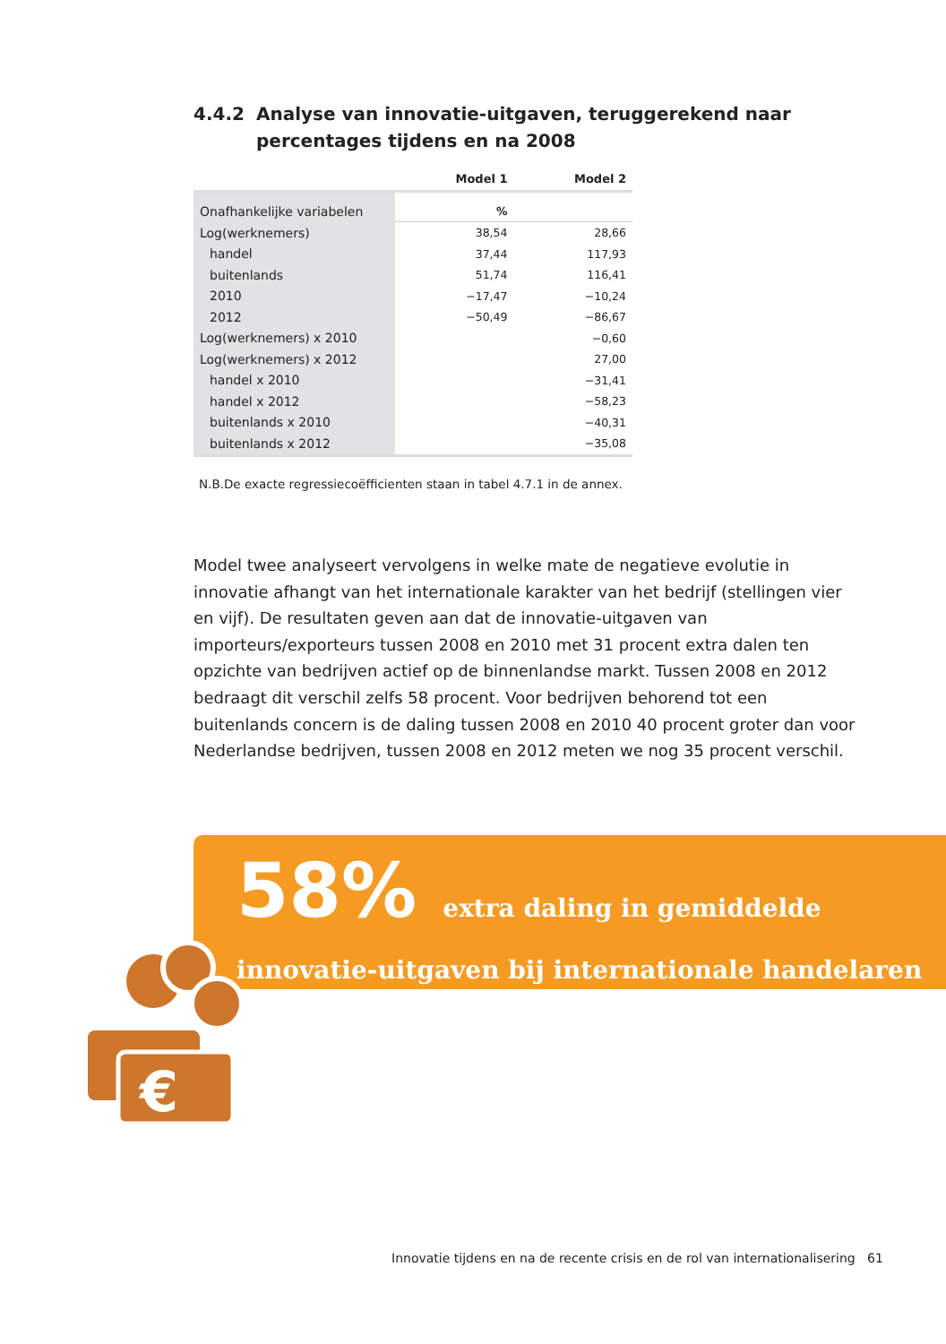4.4.2 Analyse van innovatie-uitgaven, teruggerekend naar percentages tijdens en na 2008
| | Model 1 | Model 2 |
| --- | --- | --- |
| Onafhankelijke variabelen | % | |
| Log(werknemers) | 38,54 | 28,66 |
| handel | 37,44 | 117,93 |
| buitenlands | 51,74 | 116,41 |
| 2010 | −17,47 | −10,24 |
| 2012 | −50,49 | −86,67 |
| Log(werknemers) x 2010 | | −0,60 |
| Log(werknemers) x 2012 | | 27,00 |
| handel x 2010 | | −31,41 |
| handel x 2012 | | −58,23 |
| buitenlands x 2010 | | −40,31 |
| buitenlands x 2012 | | −35,08 |
N.B.De exacte regressiecoëfficienten staan in tabel 4.7.1 in de annex.
Model twee analyseert vervolgens in welke mate de negatieve evolutie in innovatie afhangt van het internationale karakter van het bedrijf (stellingen vier en vijf). De resultaten geven aan dat de innovatie-uitgaven van importeurs/exporteurs tussen 2008 en 2010 met 31 procent extra dalen ten opzichte van bedrijven actief op de binnenlandse markt. Tussen 2008 en 2012 bedraagt dit verschil zelfs 58 procent. Voor bedrijven behorend tot een buitenlands concern is de daling tussen 2008 en 2010 40 procent groter dan voor Nederlandse bedrijven, tussen 2008 en 2012 meten we nog 35 procent verschil.
58% extra daling in gemiddelde
innovatie-uitgaven bij internationale handelaren
€
Innovatie tijdens en na de recente crisis en de rol van internationalisering 61